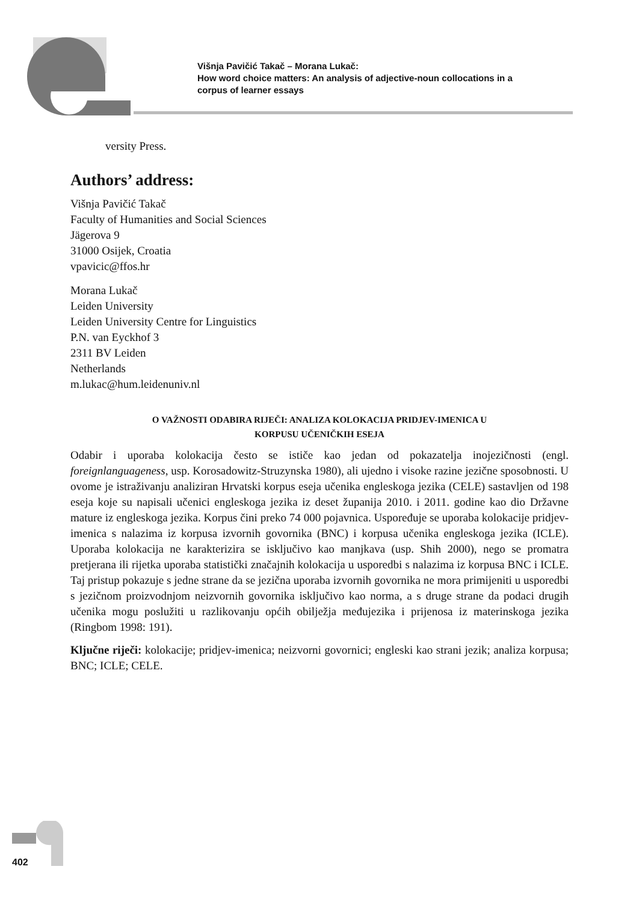Višnja Pavičić Takač – Morana Lukač:
How word choice matters: An analysis of adjective-noun collocations in a
corpus of learner essays
versity Press.
Authors’ address:
Višnja Pavičić Takač
Faculty of Humanities and Social Sciences
Jägerova 9
31000 Osijek, Croatia
vpavicic@ffos.hr
Morana Lukač
Leiden University
Leiden University Centre for Linguistics
P.N. van Eyckhof 3
2311 BV Leiden
Netherlands
m.lukac@hum.leidenuniv.nl
O VAŽNOSTI ODABIRA RIJEČI: ANALIZA KOLOKACIJA PRIDJEV-IMENICA U
KORPUSU UČENIČKIH ESEJA
Odabir i uporaba kolokacija često se ističe kao jedan od pokazatelja inojezičnosti (engl. foreignlanguageness, usp. Korosadowitz-Struzynska 1980), ali ujedno i visoke razine jezične sposobnosti. U ovome je istraživanju analiziran Hrvatski korpus eseja učenika engleskoga jezika (CELE) sastavljen od 198 eseja koje su napisali učenici engleskoga jezika iz deset županija 2010. i 2011. godine kao dio Državne mature iz engleskoga jezika. Korpus čini preko 74 000 pojavnica. Uspoređuje se uporaba kolokacije pridjev-imenica s nalazima iz korpusa izvornih govornika (BNC) i korpusa učenika engleskoga jezika (ICLE). Uporaba kolokacija ne karakterizira se isključivo kao manjkava (usp. Shih 2000), nego se promatra pretjerana ili rijetka uporaba statistički značajnih kolokacija u usporedbi s nalazima iz korpusa BNC i ICLE. Taj pristup pokazuje s jedne strane da se jezična uporaba izvornih govornika ne mora primijeniti u usporedbi s jezičnom proizvodnjom neizvornih govornika isključivo kao norma, a s druge strane da podaci drugih učenika mogu poslužiti u razlikovanju općih obilježja međujezika i prijenosa iz materinskoga jezika (Ringbom 1998: 191).
Ključne riječi: kolokacije; pridjev-imenica; neizvorni govornici; engleski kao strani jezik; analiza korpusa; BNC; ICLE; CELE.
402